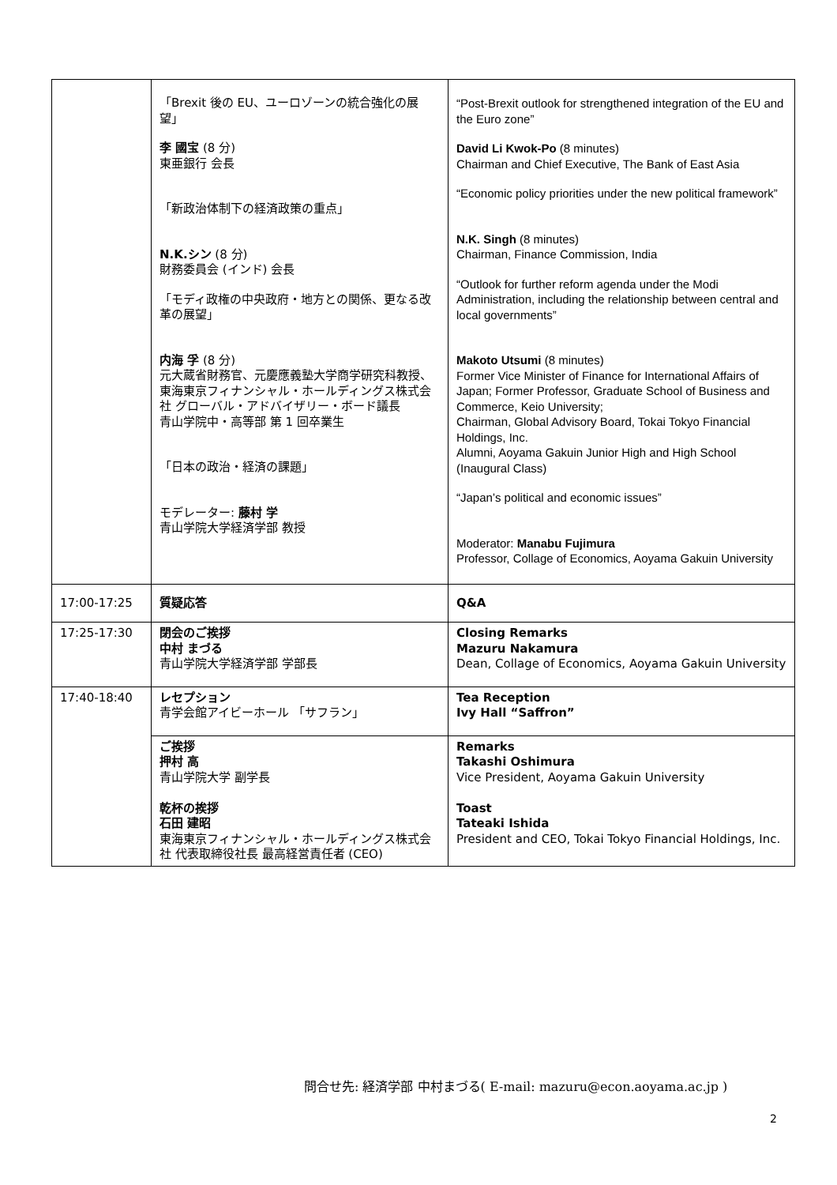| | 「Brexit 後の EU、ユーロゾーンの統合強化の展望」 李 國宝 (8 分) 東亜銀行 会長 「新政治体制下の経済政策の重点」 N.K.シン (8 分) 財務委員会 (インド) 会長 「モディ政権の中央政府・地方との関係、更なる改革の展望」 内海 孚 (8 分) 元大蔵省財務官、元慶應義塾大学商学研究科教授、東海東京フィナンシャル・ホールディングス株式会社 グローバル・アドバイザリー・ボード議長 青山学院中・高等部 第 1 回卒業生 「日本の政治・経済の課題」 モデレーター: 藤村 学 青山学院大学経済学部 教授 | “Post-Brexit outlook for strengthened integration of the EU and the Euro zone” David Li Kwok-Po (8 minutes) Chairman and Chief Executive, The Bank of East Asia “Economic policy priorities under the new political framework” N.K. Singh (8 minutes) Chairman, Finance Commission, India “Outlook for further reform agenda under the Modi Administration, including the relationship between central and local governments” Makoto Utsumi (8 minutes) Former Vice Minister of Finance for International Affairs of Japan; Former Professor, Graduate School of Business and Commerce, Keio University; Chairman, Global Advisory Board, Tokai Tokyo Financial Holdings, Inc. Alumni, Aoyama Gakuin Junior High and High School (Inaugural Class) “Japan’s political and economic issues” Moderator: Manabu Fujimura Professor, Collage of Economics, Aoyama Gakuin University |
| 17:00-17:25 | 質疑応答 | Q&A |
| 17:25-17:30 | 閉会のご挨拶 中村 まづる 青山学院大学経済学部 学部長 | Closing Remarks Mazuru Nakamura Dean, Collage of Economics, Aoyama Gakuin University |
| 17:40-18:40 | レセプション 青学会館アイビーホール 「サフラン」 | Tea Reception Ivy Hall “Saffron” |
| | ご挨拶 押村 高 青山学院大学 副学長 乾杯の挨拶 石田 建昭 東海東京フィナンシャル・ホールディングス株式会社 代表取締役社長 最高経営責任者 (CEO) | Remarks Takashi Oshimura Vice President, Aoyama Gakuin University Toast Tateaki Ishida President and CEO, Tokai Tokyo Financial Holdings, Inc. |
問合せ先: 経済学部 中村まづる( E-mail: mazuru@econ.aoyama.ac.jp )
2